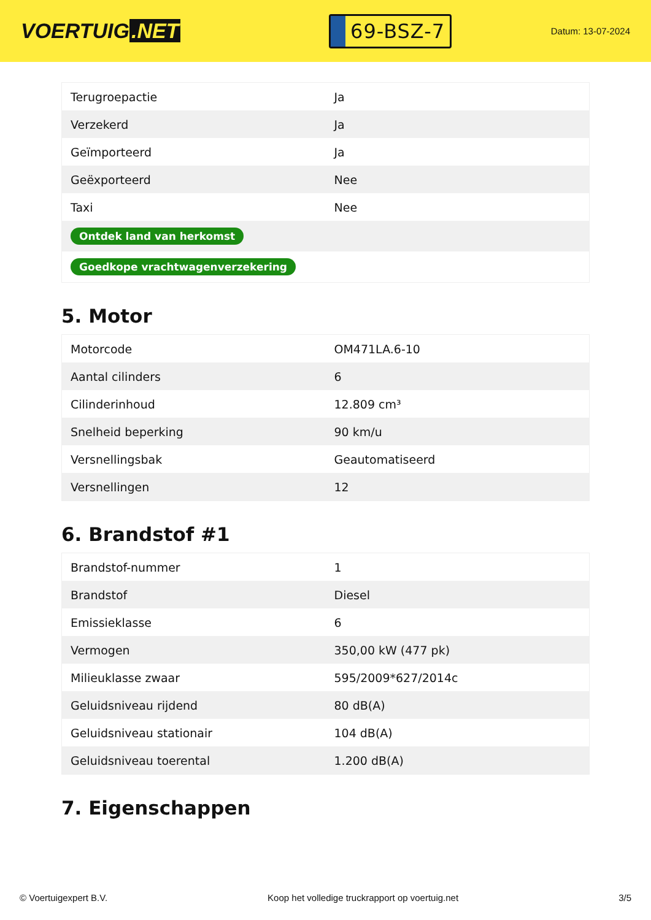VOERTUIG.NET
69-BSZ-7
Datum: 13-07-2024
| Terugroepactie | Ja |
| Verzekerd | Ja |
| Geïmporteerd | Ja |
| Geëxporteerd | Nee |
| Taxi | Nee |
| Ontdek land van herkomst | |
| Goedkope vrachtwagenverzekering | |
5. Motor
| Motorcode | OM471LA.6-10 |
| Aantal cilinders | 6 |
| Cilinderinhoud | 12.809 cm³ |
| Snelheid beperking | 90 km/u |
| Versnellingsbak | Geautomatiseerd |
| Versnellingen | 12 |
6. Brandstof #1
| Brandstof-nummer | 1 |
| Brandstof | Diesel |
| Emissieklasse | 6 |
| Vermogen | 350,00 kW (477 pk) |
| Milieuklasse zwaar | 595/2009*627/2014c |
| Geluidsniveau rijdend | 80 dB(A) |
| Geluidsniveau stationair | 104 dB(A) |
| Geluidsniveau toerental | 1.200 dB(A) |
7. Eigenschappen
© Voertuigexpert B.V. Koop het volledige truckrapport op voertuig.net 3/5